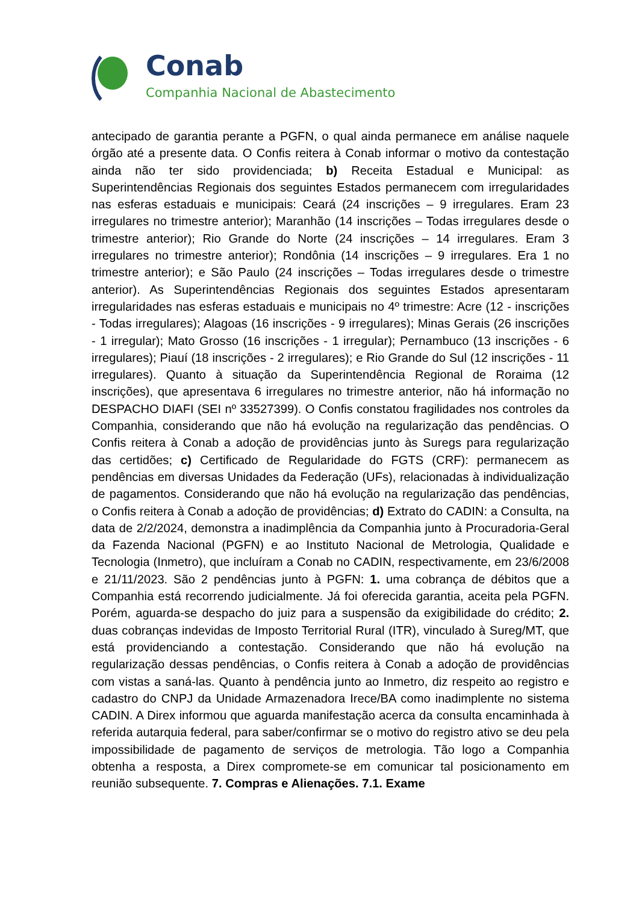Conab
Companhia Nacional de Abastecimento
antecipado de garantia perante a PGFN, o qual ainda permanece em análise naquele órgão até a presente data. O Confis reitera à Conab informar o motivo da contestação ainda não ter sido providenciada; b) Receita Estadual e Municipal: as Superintendências Regionais dos seguintes Estados permanecem com irregularidades nas esferas estaduais e municipais: Ceará (24 inscrições – 9 irregulares. Eram 23 irregulares no trimestre anterior); Maranhão (14 inscrições – Todas irregulares desde o trimestre anterior); Rio Grande do Norte (24 inscrições – 14 irregulares. Eram 3 irregulares no trimestre anterior); Rondônia (14 inscrições – 9 irregulares. Era 1 no trimestre anterior); e São Paulo (24 inscrições – Todas irregulares desde o trimestre anterior). As Superintendências Regionais dos seguintes Estados apresentaram irregularidades nas esferas estaduais e municipais no 4º trimestre: Acre (12 - inscrições - Todas irregulares); Alagoas (16 inscrições - 9 irregulares); Minas Gerais (26 inscrições - 1 irregular); Mato Grosso (16 inscrições - 1 irregular); Pernambuco (13 inscrições - 6 irregulares); Piauí (18 inscrições - 2 irregulares); e Rio Grande do Sul (12 inscrições - 11 irregulares). Quanto à situação da Superintendência Regional de Roraima (12 inscrições), que apresentava 6 irregulares no trimestre anterior, não há informação no DESPACHO DIAFI (SEI nº 33527399). O Confis constatou fragilidades nos controles da Companhia, considerando que não há evolução na regularização das pendências. O Confis reitera à Conab a adoção de providências junto às Suregs para regularização das certidões; c) Certificado de Regularidade do FGTS (CRF): permanecem as pendências em diversas Unidades da Federação (UFs), relacionadas à individualização de pagamentos. Considerando que não há evolução na regularização das pendências, o Confis reitera à Conab a adoção de providências; d) Extrato do CADIN: a Consulta, na data de 2/2/2024, demonstra a inadimplência da Companhia junto à Procuradoria-Geral da Fazenda Nacional (PGFN) e ao Instituto Nacional de Metrologia, Qualidade e Tecnologia (Inmetro), que incluíram a Conab no CADIN, respectivamente, em 23/6/2008 e 21/11/2023. São 2 pendências junto à PGFN: 1. uma cobrança de débitos que a Companhia está recorrendo judicialmente. Já foi oferecida garantia, aceita pela PGFN. Porém, aguarda-se despacho do juiz para a suspensão da exigibilidade do crédito; 2. duas cobranças indevidas de Imposto Territorial Rural (ITR), vinculado à Sureg/MT, que está providenciando a contestação. Considerando que não há evolução na regularização dessas pendências, o Confis reitera à Conab a adoção de providências com vistas a saná-las. Quanto à pendência junto ao Inmetro, diz respeito ao registro e cadastro do CNPJ da Unidade Armazenadora Irece/BA como inadimplente no sistema CADIN. A Direx informou que aguarda manifestação acerca da consulta encaminhada à referida autarquia federal, para saber/confirmar se o motivo do registro ativo se deu pela impossibilidade de pagamento de serviços de metrologia. Tão logo a Companhia obtenha a resposta, a Direx compromete-se em comunicar tal posicionamento em reunião subsequente. 7. Compras e Alienações. 7.1. Exame